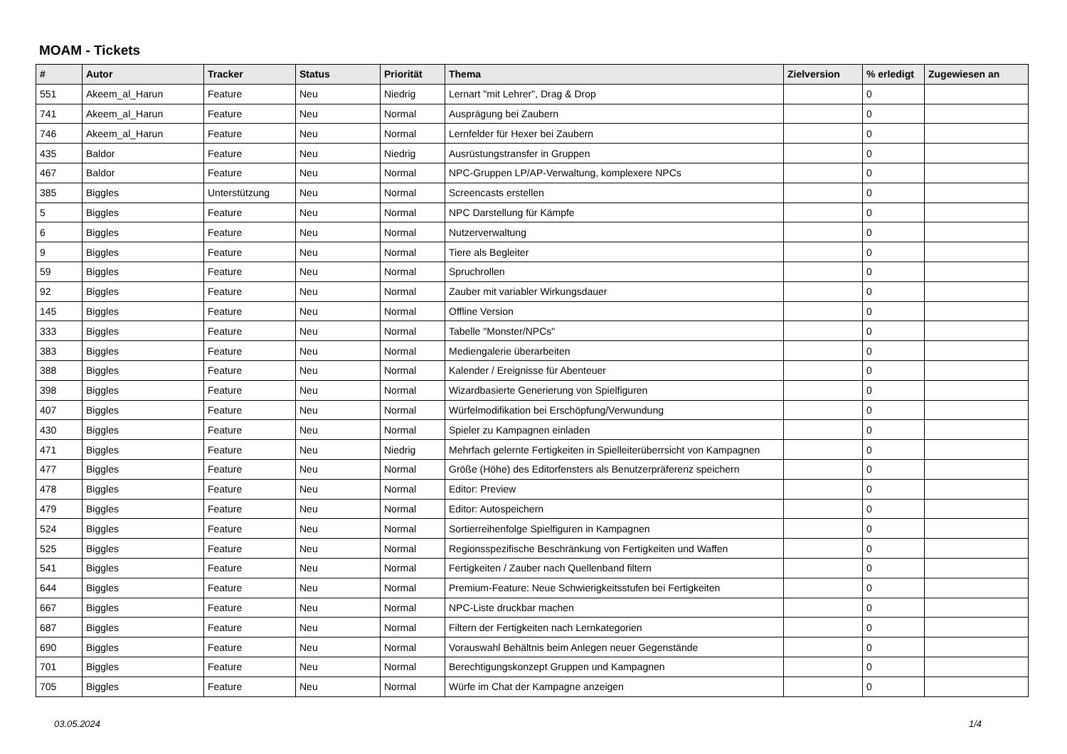MOAM - Tickets
| # | Autor | Tracker | Status | Priorität | Thema | Zielversion | % erledigt | Zugewiesen an |
| --- | --- | --- | --- | --- | --- | --- | --- | --- |
| 551 | Akeem_al_Harun | Feature | Neu | Niedrig | Lernart "mit Lehrer", Drag & Drop | | 0 | |
| 741 | Akeem_al_Harun | Feature | Neu | Normal | Ausprägung bei Zaubern | | 0 | |
| 746 | Akeem_al_Harun | Feature | Neu | Normal | Lernfelder für Hexer bei Zaubern | | 0 | |
| 435 | Baldor | Feature | Neu | Niedrig | Ausrüstungstransfer in Gruppen | | 0 | |
| 467 | Baldor | Feature | Neu | Normal | NPC-Gruppen LP/AP-Verwaltung, komplexere NPCs | | 0 | |
| 385 | Biggles | Unterstützung | Neu | Normal | Screencasts erstellen | | 0 | |
| 5 | Biggles | Feature | Neu | Normal | NPC Darstellung für Kämpfe | | 0 | |
| 6 | Biggles | Feature | Neu | Normal | Nutzerverwaltung | | 0 | |
| 9 | Biggles | Feature | Neu | Normal | Tiere als Begleiter | | 0 | |
| 59 | Biggles | Feature | Neu | Normal | Spruchrollen | | 0 | |
| 92 | Biggles | Feature | Neu | Normal | Zauber mit variabler Wirkungsdauer | | 0 | |
| 145 | Biggles | Feature | Neu | Normal | Offline Version | | 0 | |
| 333 | Biggles | Feature | Neu | Normal | Tabelle "Monster/NPCs" | | 0 | |
| 383 | Biggles | Feature | Neu | Normal | Mediengalerie überarbeiten | | 0 | |
| 388 | Biggles | Feature | Neu | Normal | Kalender / Ereignisse für Abenteuer | | 0 | |
| 398 | Biggles | Feature | Neu | Normal | Wizardbasierte Generierung von Spielfiguren | | 0 | |
| 407 | Biggles | Feature | Neu | Normal | Würfelmodifikation bei Erschöpfung/Verwundung | | 0 | |
| 430 | Biggles | Feature | Neu | Normal | Spieler zu Kampagnen einladen | | 0 | |
| 471 | Biggles | Feature | Neu | Niedrig | Mehrfach gelernte Fertigkeiten in Spielleiterüberrsicht von Kampagnen | | 0 | |
| 477 | Biggles | Feature | Neu | Normal | Größe (Höhe) des Editorfensters als Benutzerpräferenz speichern | | 0 | |
| 478 | Biggles | Feature | Neu | Normal | Editor: Preview | | 0 | |
| 479 | Biggles | Feature | Neu | Normal | Editor: Autospeichern | | 0 | |
| 524 | Biggles | Feature | Neu | Normal | Sortierreihenfolge Spielfiguren in Kampagnen | | 0 | |
| 525 | Biggles | Feature | Neu | Normal | Regionsspezifische Beschränkung von Fertigkeiten und Waffen | | 0 | |
| 541 | Biggles | Feature | Neu | Normal | Fertigkeiten / Zauber nach Quellenband filtern | | 0 | |
| 644 | Biggles | Feature | Neu | Normal | Premium-Feature: Neue Schwierigkeitsstufen bei Fertigkeiten | | 0 | |
| 667 | Biggles | Feature | Neu | Normal | NPC-Liste druckbar machen | | 0 | |
| 687 | Biggles | Feature | Neu | Normal | Filtern der Fertigkeiten nach Lernkategorien | | 0 | |
| 690 | Biggles | Feature | Neu | Normal | Vorauswahl Behältnis beim Anlegen neuer Gegenstände | | 0 | |
| 701 | Biggles | Feature | Neu | Normal | Berechtigungskonzept Gruppen und Kampagnen | | 0 | |
| 705 | Biggles | Feature | Neu | Normal | Würfe im Chat der Kampagne anzeigen | | 0 | |
03.05.2024 1/4